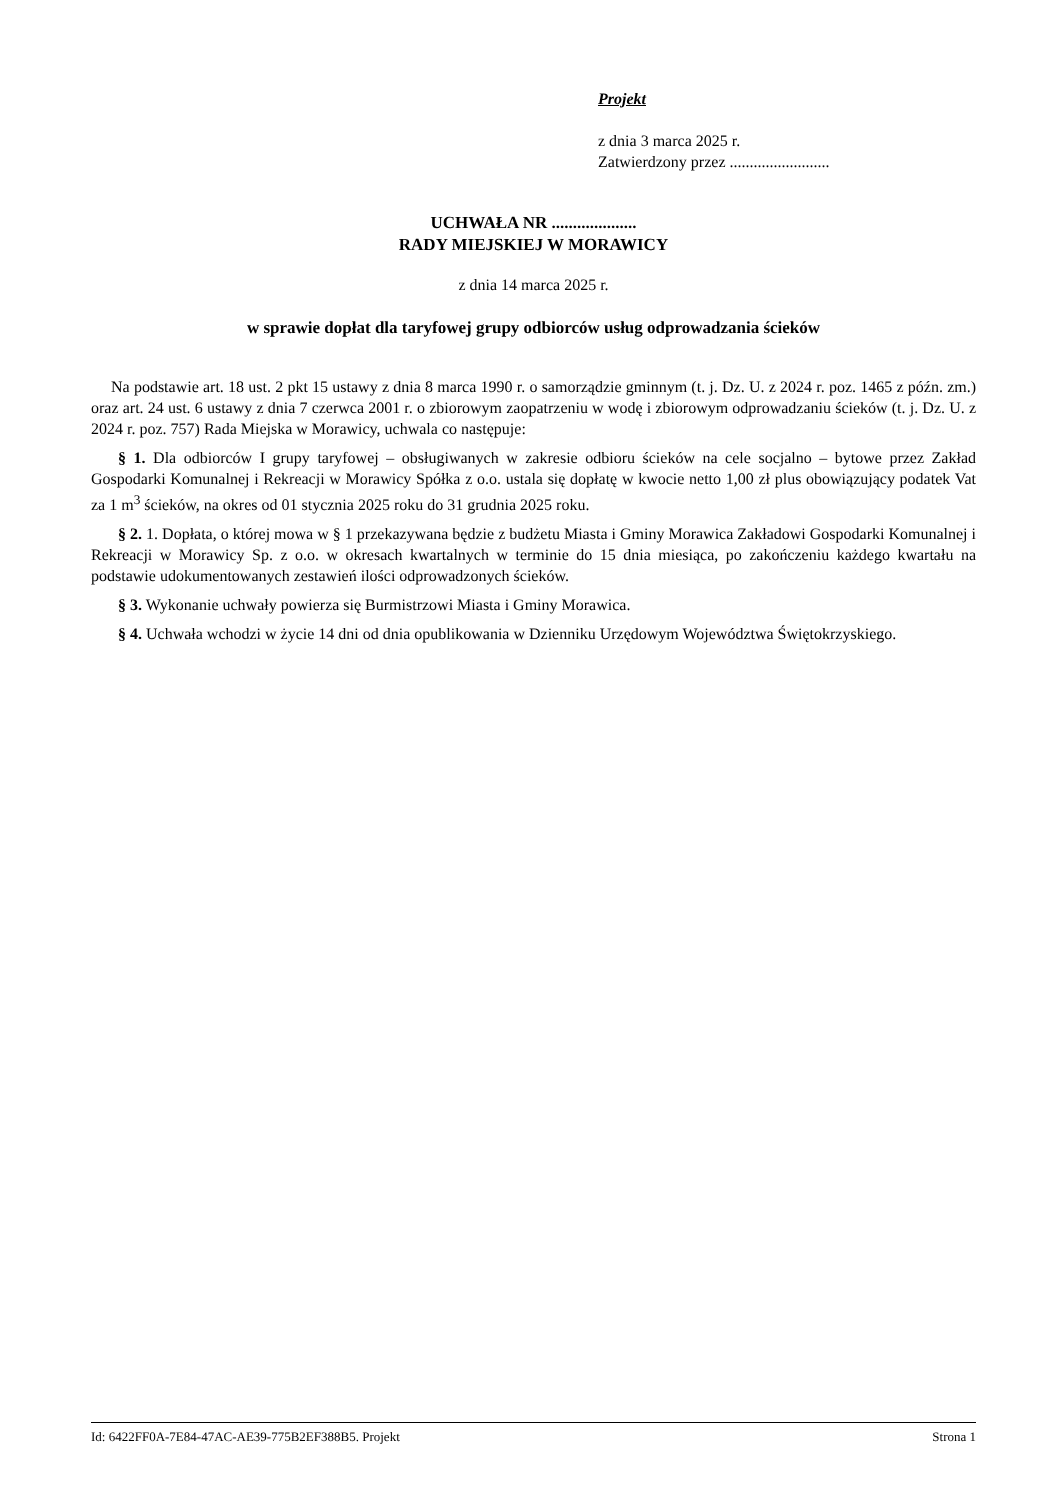Projekt
z dnia 3 marca 2025 r.
Zatwierdzony przez .........................
UCHWAŁA NR ....................
RADY MIEJSKIEJ W MORAWICY
z dnia 14 marca 2025 r.
w sprawie dopłat dla taryfowej grupy odbiorców usług odprowadzania ścieków
Na podstawie art. 18 ust. 2 pkt 15 ustawy z dnia 8 marca 1990 r. o samorządzie gminnym (t. j. Dz. U. z 2024 r. poz. 1465 z późn. zm.) oraz art. 24 ust. 6 ustawy z dnia 7 czerwca 2001 r. o zbiorowym zaopatrzeniu w wodę i zbiorowym odprowadzaniu ścieków (t. j. Dz. U. z 2024 r. poz. 757) Rada Miejska w Morawicy, uchwala co następuje:
§ 1. Dla odbiorców I grupy taryfowej – obsługiwanych w zakresie odbioru ścieków na cele socjalno – bytowe przez Zakład Gospodarki Komunalnej i Rekreacji w Morawicy Spółka z o.o. ustala się dopłatę w kwocie netto 1,00 zł plus obowiązujący podatek Vat za 1 m<sup>3</sup> ścieków, na okres od 01 stycznia 2025 roku do 31 grudnia 2025 roku.
§ 2. 1. Dopłata, o której mowa w § 1 przekazywana będzie z budżetu Miasta i Gminy Morawica Zakładowi Gospodarki Komunalnej i Rekreacji w Morawicy Sp. z o.o. w okresach kwartalnych w terminie do 15 dnia miesiąca, po zakończeniu każdego kwartału na podstawie udokumentowanych zestawień ilości odprowadzonych ścieków.
§ 3. Wykonanie uchwały powierza się Burmistrzowi Miasta i Gminy Morawica.
§ 4. Uchwała wchodzi w życie 14 dni od dnia opublikowania w Dzienniku Urzędowym Województwa Świętokrzyskiego.
Id: 6422FF0A-7E84-47AC-AE39-775B2EF388B5. Projekt Strona 1